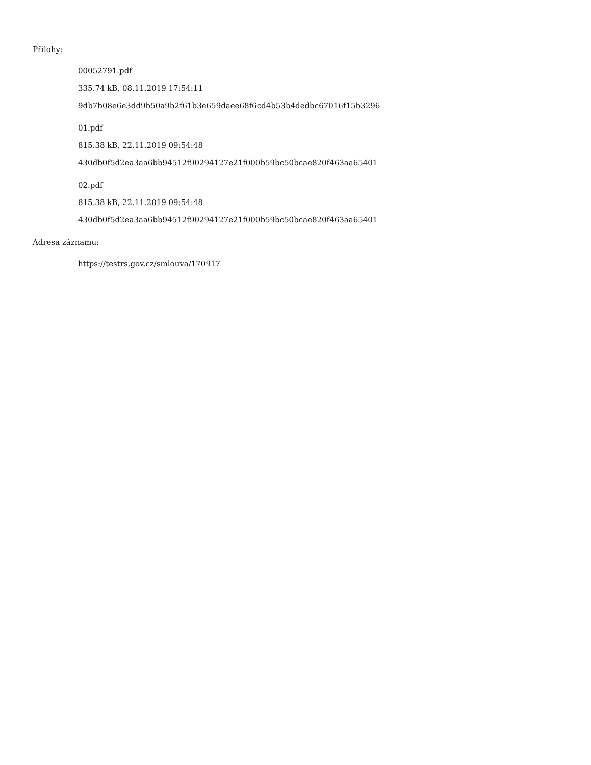Přílohy:
00052791.pdf
335.74 kB, 08.11.2019 17:54:11
9db7b08e6e3dd9b50a9b2f61b3e659daee68f6cd4b53b4dedbc67016f15b3296
01.pdf
815.38 kB, 22.11.2019 09:54:48
430db0f5d2ea3aa6bb94512f90294127e21f000b59bc50bcae820f463aa65401
02.pdf
815.38 kB, 22.11.2019 09:54:48
430db0f5d2ea3aa6bb94512f90294127e21f000b59bc50bcae820f463aa65401
Adresa záznamu:
https://testrs.gov.cz/smlouva/170917